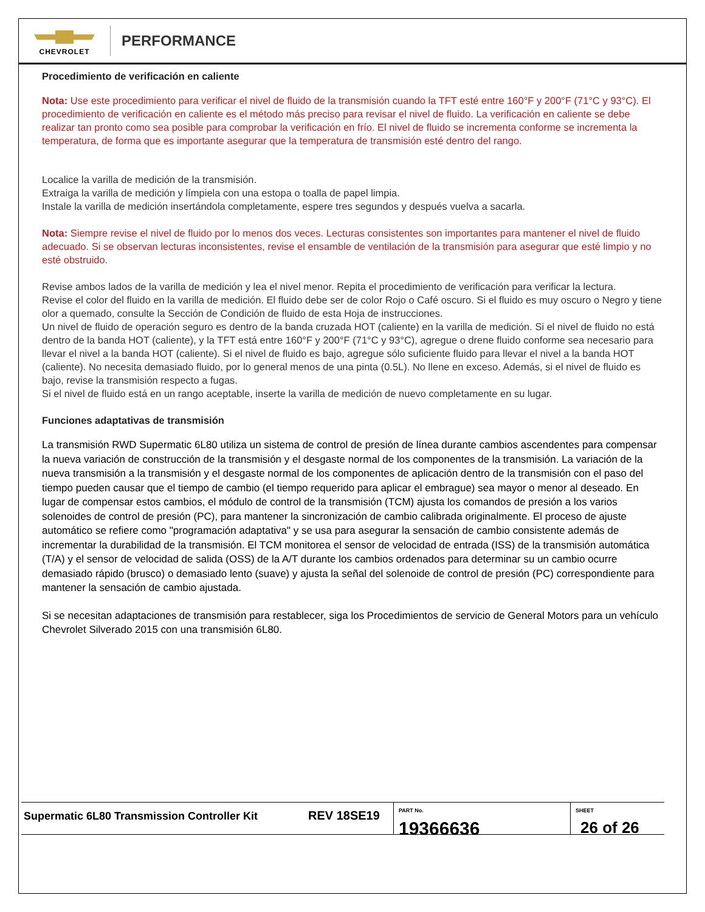CHEVROLET
PERFORMANCE
Procedimiento de verificación en caliente
Nota: Use este procedimiento para verificar el nivel de fluido de la transmisión cuando la TFT esté entre 160°F y 200°F (71°C y 93°C). El procedimiento de verificación en caliente es el método más preciso para revisar el nivel de fluido. La verificación en caliente se debe realizar tan pronto como sea posible para comprobar la verificación en frío. El nivel de fluido se incrementa conforme se incrementa la temperatura, de forma que es importante asegurar que la temperatura de transmisión esté dentro del rango.
Localice la varilla de medición de la transmisión.
Extraiga la varilla de medición y límpiela con una estopa o toalla de papel limpia.
Instale la varilla de medición insertándola completamente, espere tres segundos y después vuelva a sacarla.
Nota: Siempre revise el nivel de fluido por lo menos dos veces. Lecturas consistentes son importantes para mantener el nivel de fluido adecuado. Si se observan lecturas inconsistentes, revise el ensamble de ventilación de la transmisión para asegurar que esté limpio y no esté obstruido.
Revise ambos lados de la varilla de medición y lea el nivel menor. Repita el procedimiento de verificación para verificar la lectura.
Revise el color del fluido en la varilla de medición. El fluido debe ser de color Rojo o Café oscuro. Si el fluido es muy oscuro o Negro y tiene olor a quemado, consulte la Sección de Condición de fluido de esta Hoja de instrucciones.
Un nivel de fluido de operación seguro es dentro de la banda cruzada HOT (caliente) en la varilla de medición. Si el nivel de fluido no está dentro de la banda HOT (caliente), y la TFT está entre 160°F y 200°F (71°C y 93°C), agregue o drene fluido conforme sea necesario para llevar el nivel a la banda HOT (caliente). Si el nivel de fluido es bajo, agregue sólo suficiente fluido para llevar el nivel a la banda HOT (caliente). No necesita demasiado fluido, por lo general menos de una pinta (0.5L). No llene en exceso. Además, si el nivel de fluido es bajo, revise la transmisión respecto a fugas.
Si el nivel de fluido está en un rango aceptable, inserte la varilla de medición de nuevo completamente en su lugar.
Funciones adaptativas de transmisión
La transmisión RWD Supermatic 6L80 utiliza un sistema de control de presión de línea durante cambios ascendentes para compensar la nueva variación de construcción de la transmisión y el desgaste normal de los componentes de la transmisión. La variación de la nueva transmisión a la transmisión y el desgaste normal de los componentes de aplicación dentro de la transmisión con el paso del tiempo pueden causar que el tiempo de cambio (el tiempo requerido para aplicar el embrague) sea mayor o menor al deseado. En lugar de compensar estos cambios, el módulo de control de la transmisión (TCM) ajusta los comandos de presión a los varios solenoides de control de presión (PC), para mantener la sincronización de cambio calibrada originalmente. El proceso de ajuste automático se refiere como "programación adaptativa" y se usa para asegurar la sensación de cambio consistente además de incrementar la durabilidad de la transmisión. El TCM monitorea el sensor de velocidad de entrada (ISS) de la transmisión automática (T/A) y el sensor de velocidad de salida (OSS) de la A/T durante los cambios ordenados para determinar su un cambio ocurre demasiado rápido (brusco) o demasiado lento (suave) y ajusta la señal del solenoide de control de presión (PC) correspondiente para mantener la sensación de cambio ajustada.
Si se necesitan adaptaciones de transmisión para restablecer, siga los Procedimientos de servicio de General Motors para un vehículo Chevrolet Silverado 2015 con una transmisión 6L80.
Supermatic 6L80 Transmission Controller Kit
REV 18SE19
PART No.
19366636
SHEET
26 of 26